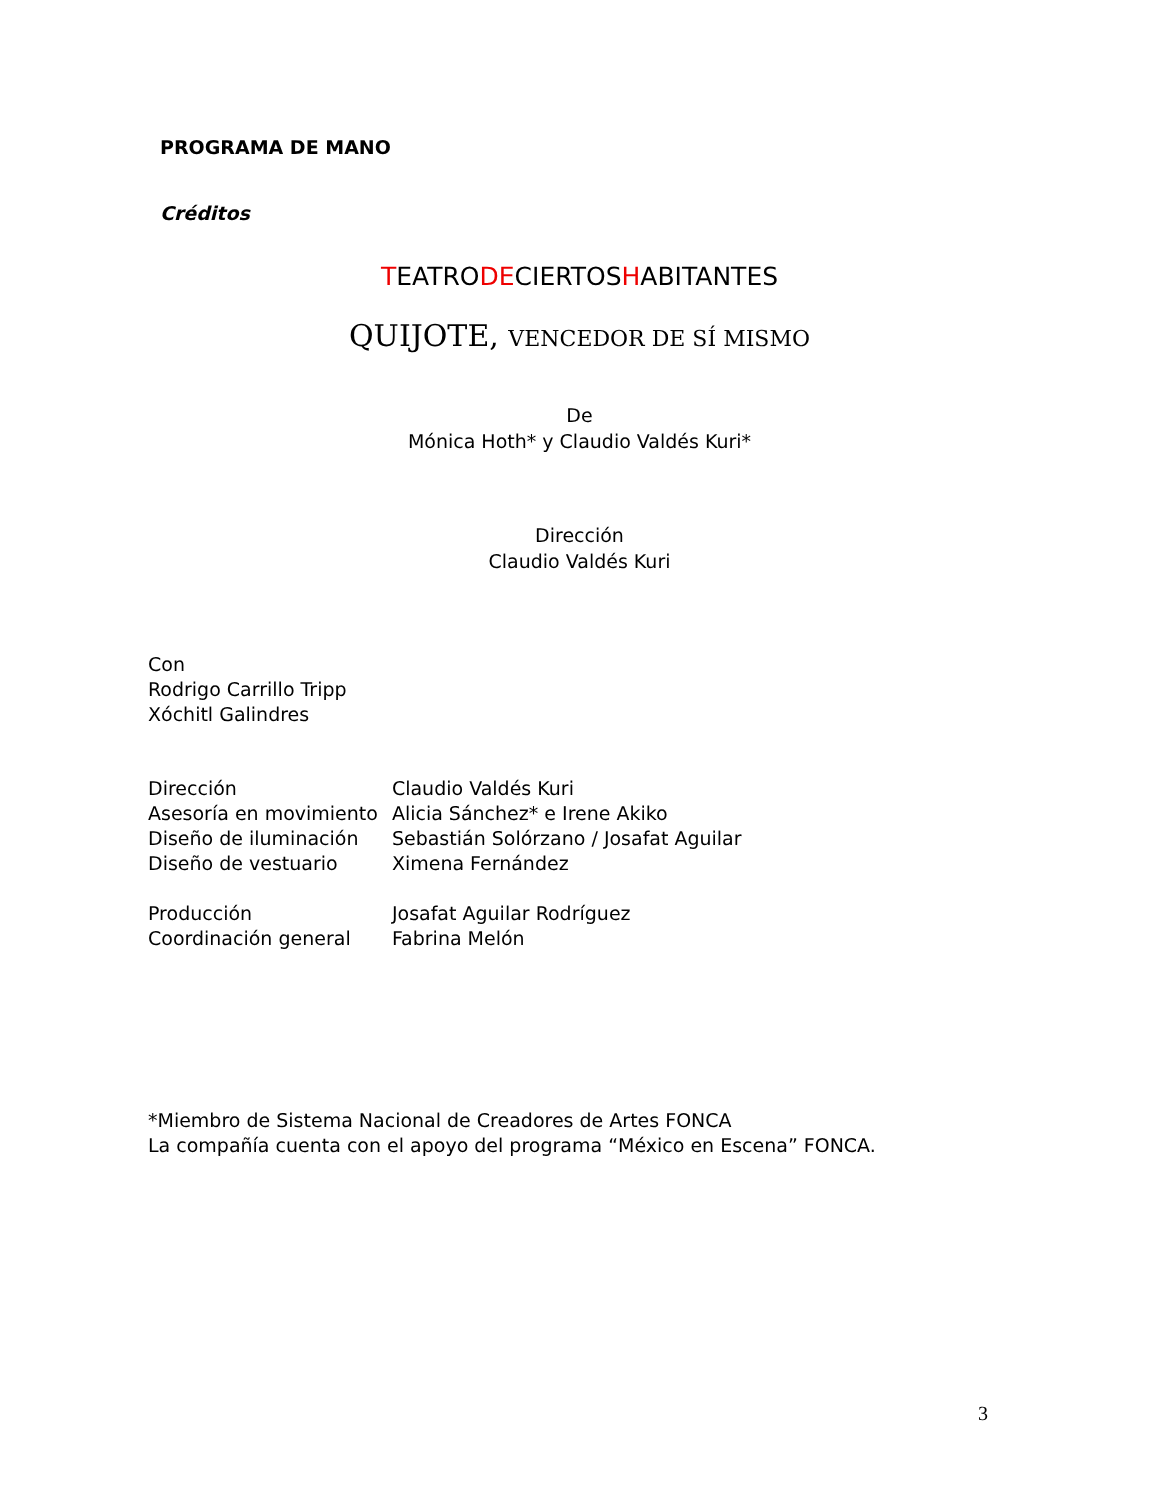PROGRAMA DE MANO
Créditos
TEATRODECIERTOSHABITANTES
QUIJOTE, VENCEDOR DE SÍ MISMO
De
Mónica Hoth* y Claudio Valdés Kuri*
Dirección
Claudio Valdés Kuri
Con
Rodrigo Carrillo Tripp
Xóchitl Galindres
| Dirección | Claudio Valdés Kuri |
| Asesoría en movimiento | Alicia Sánchez* e Irene Akiko |
| Diseño de iluminación | Sebastián Solórzano / Josafat Aguilar |
| Diseño de vestuario | Ximena Fernández |
| Producción | Josafat Aguilar Rodríguez |
| Coordinación general | Fabrina Melón |
*Miembro de Sistema Nacional de Creadores de Artes FONCA
La compañía cuenta con el apoyo del programa “México en Escena” FONCA.
3